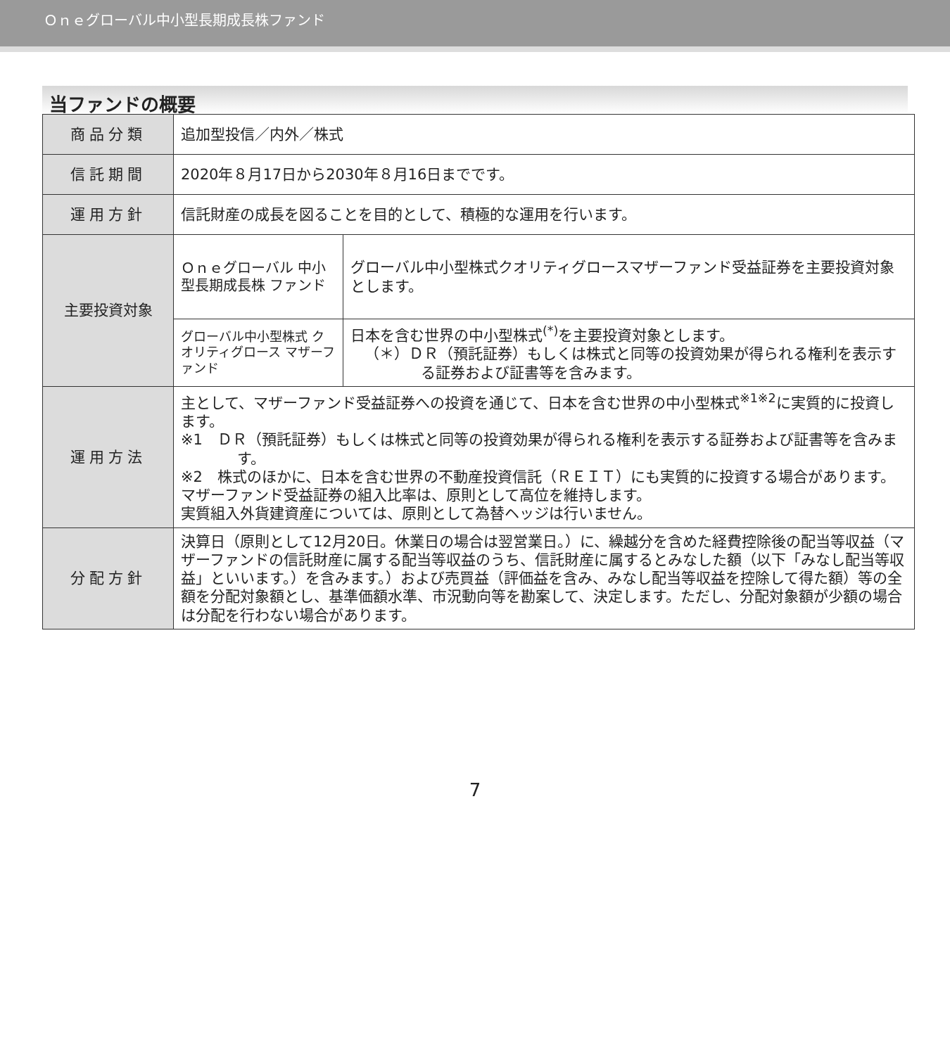Ｏｎｅグローバル中小型長期成長株ファンド
当ファンドの概要
| 商品分類 | 追加型投信／内外／株式 | |
| 信託期間 | 2020年８月17日から2030年８月16日までです。 | |
| 運用方針 | 信託財産の成長を図ることを目的として、積極的な運用を行います。 | |
| 主要投資対象 | Ｏｎｅグローバル 中小型長期成長株 ファンド | グローバル中小型株式クオリティグロースマザーファンド受益証券を主要投資対象とします。 |
| | グローバル中小型株式 クオリティグロース マザーファンド | 日本を含む世界の中小型株式<sup>(*)</sup>を主要投資対象とします。 （＊）ＤＲ（預託証券）もしくは株式と同等の投資効果が得られる権利を表示する証券および証書等を含みます。 |
| 運用方法 | 主として、マザーファンド受益証券への投資を通じて、日本を含む世界の中小型株式<sup>※1※2</sup>に実質的に投資します。 ※1 ＤＲ（預託証券）もしくは株式と同等の投資効果が得られる権利を表示する証券および証書等を含みます。 ※2 株式のほかに、日本を含む世界の不動産投資信託（ＲＥＩＴ）にも実質的に投資する場合があります。 マザーファンド受益証券の組入比率は、原則として高位を維持します。 実質組入外貨建資産については、原則として為替ヘッジは行いません。 | |
| 分配方針 | 決算日（原則として12月20日。休業日の場合は翌営業日。）に、繰越分を含めた経費控除後の配当等収益（マザーファンドの信託財産に属する配当等収益のうち、信託財産に属するとみなした額（以下「みなし配当等収益」といいます。）を含みます。）および売買益（評価益を含み、みなし配当等収益を控除して得た額）等の全額を分配対象額とし、基準価額水準、市況動向等を勘案して、決定します。ただし、分配対象額が少額の場合は分配を行わない場合があります。 | |
7